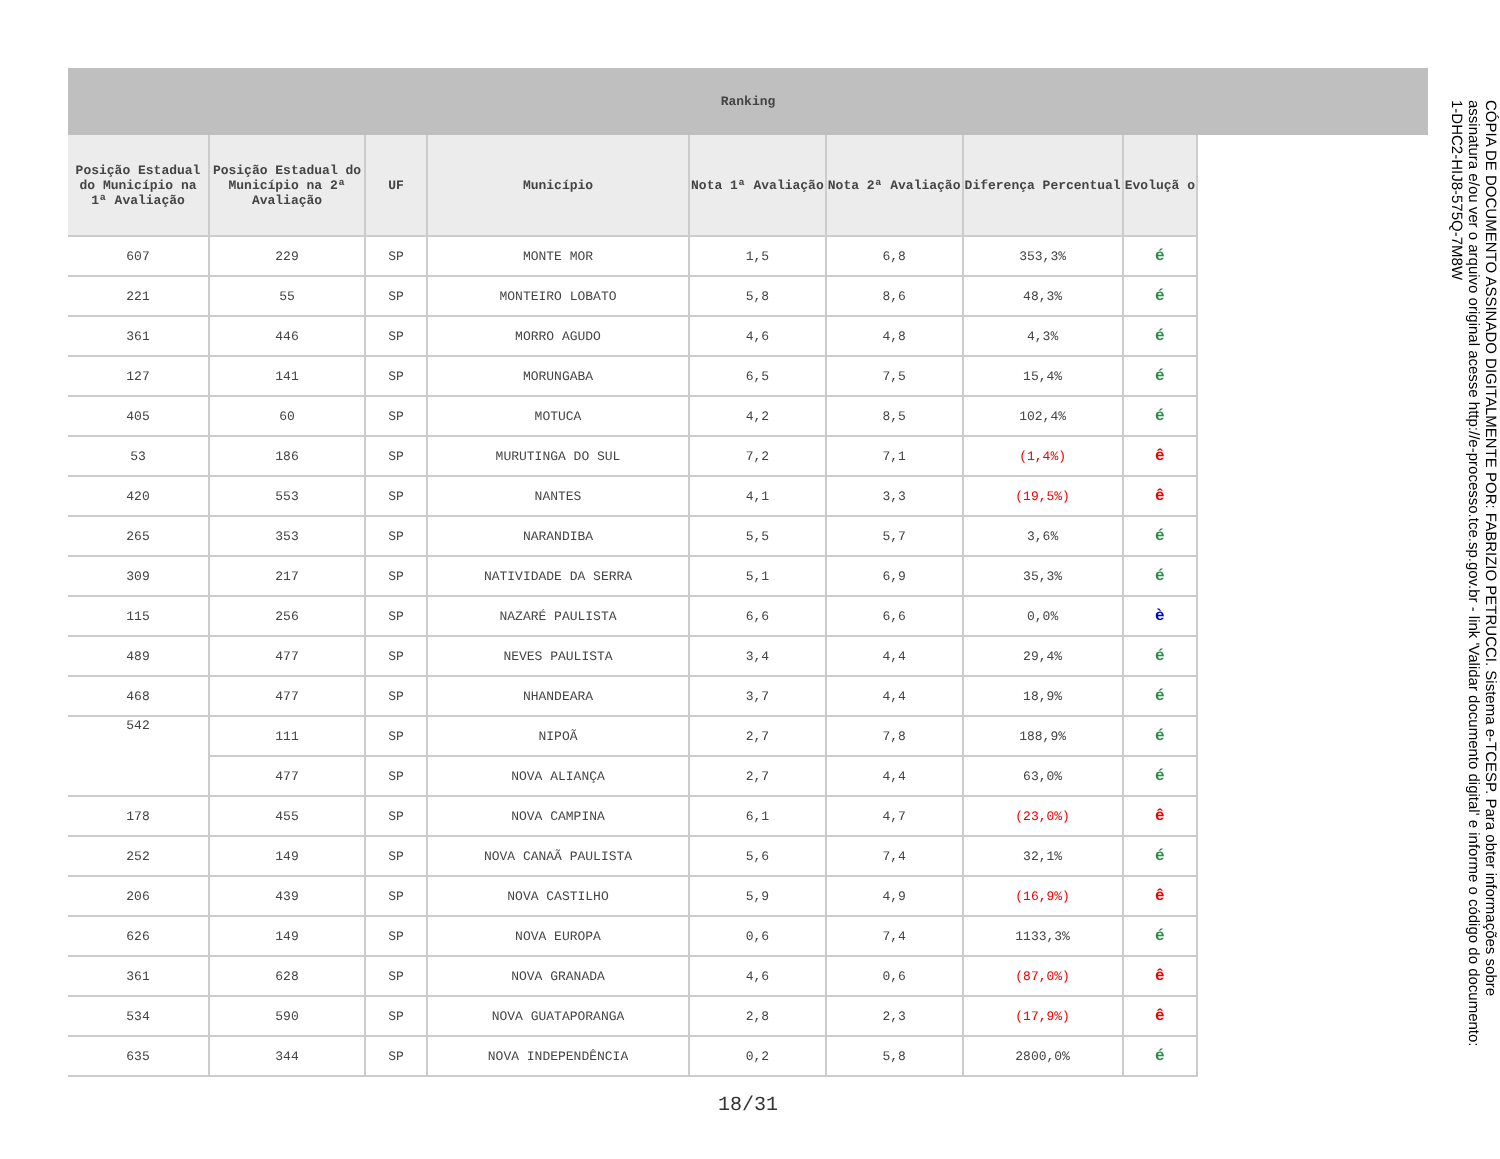Ranking
| Posição Estadual do Município na 1ª Avaliação | Posição Estadual do Município na 2ª Avaliação | UF | Município | Nota 1ª Avaliação | Nota 2ª Avaliação | Diferença Percentual | Evoluçã o |
| --- | --- | --- | --- | --- | --- | --- | --- |
| 607 | 229 | SP | MONTE MOR | 1,5 | 6,8 | 353,3% | é |
| 221 | 55 | SP | MONTEIRO LOBATO | 5,8 | 8,6 | 48,3% | é |
| 361 | 446 | SP | MORRO AGUDO | 4,6 | 4,8 | 4,3% | é |
| 127 | 141 | SP | MORUNGABA | 6,5 | 7,5 | 15,4% | é |
| 405 | 60 | SP | MOTUCA | 4,2 | 8,5 | 102,4% | é |
| 53 | 186 | SP | MURUTINGA DO SUL | 7,2 | 7,1 | (1,4%) | ê |
| 420 | 553 | SP | NANTES | 4,1 | 3,3 | (19,5%) | ê |
| 265 | 353 | SP | NARANDIBA | 5,5 | 5,7 | 3,6% | é |
| 309 | 217 | SP | NATIVIDADE DA SERRA | 5,1 | 6,9 | 35,3% | é |
| 115 | 256 | SP | NAZARÉ PAULISTA | 6,6 | 6,6 | 0,0% | è |
| 489 | 477 | SP | NEVES PAULISTA | 3,4 | 4,4 | 29,4% | é |
| 468 | 477 | SP | NHANDEARA | 3,7 | 4,4 | 18,9% | é |
| 542 | 111 | SP | NIPOÃ | 2,7 | 7,8 | 188,9% | é |
| | 477 | SP | NOVA ALIANÇA | 2,7 | 4,4 | 63,0% | é |
| 178 | 455 | SP | NOVA CAMPINA | 6,1 | 4,7 | (23,0%) | ê |
| 252 | 149 | SP | NOVA CANAÃ PAULISTA | 5,6 | 7,4 | 32,1% | é |
| 206 | 439 | SP | NOVA CASTILHO | 5,9 | 4,9 | (16,9%) | ê |
| 626 | 149 | SP | NOVA EUROPA | 0,6 | 7,4 | 1133,3% | é |
| 361 | 628 | SP | NOVA GRANADA | 4,6 | 0,6 | (87,0%) | ê |
| 534 | 590 | SP | NOVA GUATAPORANGA | 2,8 | 2,3 | (17,9%) | ê |
| 635 | 344 | SP | NOVA INDEPENDÊNCIA | 0,2 | 5,8 | 2800,0% | é |
18/31
CÓPIA DE DOCUMENTO ASSINADO DIGITALMENTE POR: FABRIZIO PETRUCCI. Sistema e-TCESP. Para obter informações sobre assinatura e/ou ver o arquivo original acesse http://e-processo.tce.sp.gov.br - link 'Validar documento digital' e informe o código do documento: 1-DHC2-HIJ8-575Q-7M8W